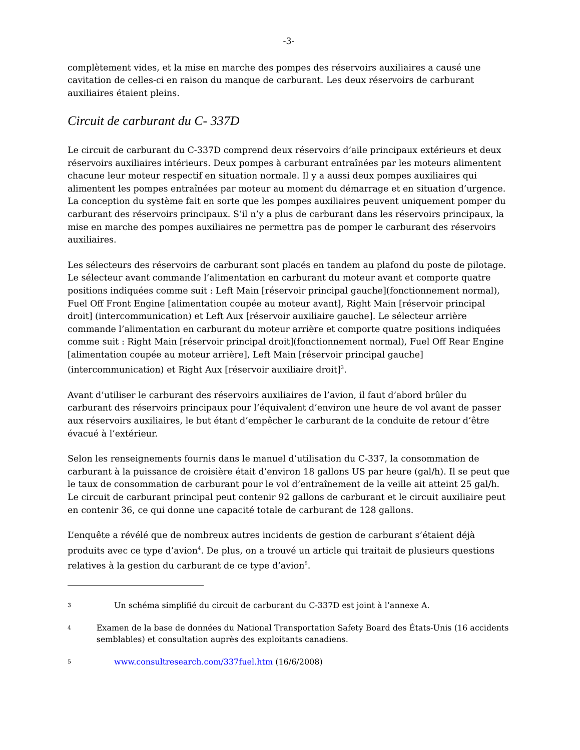-3-
complètement vides, et la mise en marche des pompes des réservoirs auxiliaires a causé une cavitation de celles-ci en raison du manque de carburant. Les deux réservoirs de carburant auxiliaires étaient pleins.
Circuit de carburant du C- 337D
Le circuit de carburant du C-337D comprend deux réservoirs d’aile principaux extérieurs et deux réservoirs auxiliaires intérieurs. Deux pompes à carburant entraînées par les moteurs alimentent chacune leur moteur respectif en situation normale. Il y a aussi deux pompes auxiliaires qui alimentent les pompes entraînées par moteur au moment du démarrage et en situation d’urgence. La conception du système fait en sorte que les pompes auxiliaires peuvent uniquement pomper du carburant des réservoirs principaux. S’il n’y a plus de carburant dans les réservoirs principaux, la mise en marche des pompes auxiliaires ne permettra pas de pomper le carburant des réservoirs auxiliaires.
Les sélecteurs des réservoirs de carburant sont placés en tandem au plafond du poste de pilotage. Le sélecteur avant commande l’alimentation en carburant du moteur avant et comporte quatre positions indiquées comme suit : Left Main [réservoir principal gauche](fonctionnement normal), Fuel Off Front Engine [alimentation coupée au moteur avant], Right Main [réservoir principal droit] (intercommunication) et Left Aux [réservoir auxiliaire gauche]. Le sélecteur arrière commande l’alimentation en carburant du moteur arrière et comporte quatre positions indiquées comme suit : Right Main [réservoir principal droit](fonctionnement normal), Fuel Off Rear Engine [alimentation coupée au moteur arrière], Left Main [réservoir principal gauche] (intercommunication) et Right Aux [réservoir auxiliaire droit]<sup>3</sup>.
Avant d’utiliser le carburant des réservoirs auxiliaires de l’avion, il faut d’abord brûler du carburant des réservoirs principaux pour l’équivalent d’environ une heure de vol avant de passer aux réservoirs auxiliaires, le but étant d’empêcher le carburant de la conduite de retour d’être évacué à l’extérieur.
Selon les renseignements fournis dans le manuel d’utilisation du C-337, la consommation de carburant à la puissance de croisière était d’environ 18 gallons US par heure (gal/h). Il se peut que le taux de consommation de carburant pour le vol d’entraînement de la veille ait atteint 25 gal/h. Le circuit de carburant principal peut contenir 92 gallons de carburant et le circuit auxiliaire peut en contenir 36, ce qui donne une capacité totale de carburant de 128 gallons.
L’enquête a révélé que de nombreux autres incidents de gestion de carburant s’étaient déjà produits avec ce type d’avion<sup>4</sup>. De plus, on a trouvé un article qui traitait de plusieurs questions relatives à la gestion du carburant de ce type d’avion<sup>5</sup>.
3 Un schéma simplifié du circuit de carburant du C-337D est joint à l’annexe A.
4 Examen de la base de données du National Transportation Safety Board des États-Unis (16 accidents semblables) et consultation auprès des exploitants canadiens.
5 www.consultresearch.com/337fuel.htm (16/6/2008)